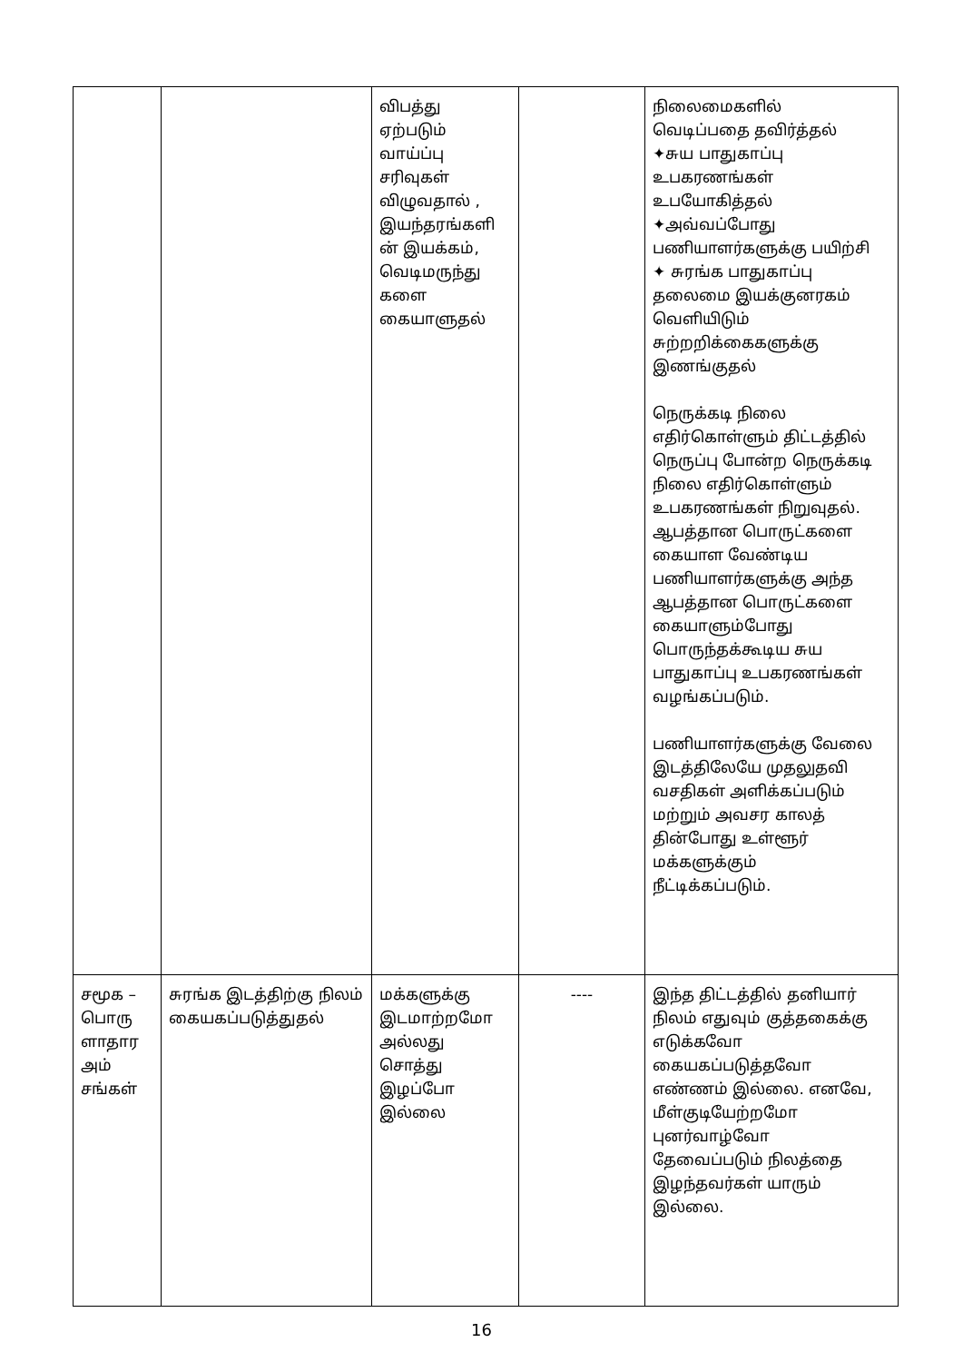| | | விபத்து ஏற்படும் வாய்ப்பு சரிவுகள் விழுவதால் , இயந்தரங்களி ன் இயக்கம், வெடிமருந்து களை கையாளுதல் | | நிலைமைகளில் வெடிப்பதை தவிர்த்தல் ✦சுய பாதுகாப்பு உபகரணங்கள் உபயோகித்தல் ✦அவ்வப்போது பணியாளர்களுக்கு பயிற்சி ✦ சுரங்க பாதுகாப்பு தலைமை இயக்குனரகம் வெளியிடும் சுற்றறிக்கைகளுக்கு இணங்குதல் நெருக்கடி நிலை எதிர்கொள்ளும் திட்டத்தில் நெருப்பு போன்ற நெருக்கடி நிலை எதிர்கொள்ளும் உபகரணங்கள் நிறுவுதல். ஆபத்தான பொருட்களை கையாள வேண்டிய பணியாளர்களுக்கு அந்த ஆபத்தான பொருட்களை கையாளும்போது பொருந்தக்கூடிய சுய பாதுகாப்பு உபகரணங்கள் வழங்கப்படும். பணியாளர்களுக்கு வேலை இடத்திலேயே முதலுதவி வசதிகள் அளிக்கப்படும் மற்றும் அவசர காலத் தின்போது உள்ளூர் மக்களுக்கும் நீட்டிக்கப்படும். |
| சமூக – பொரு ளாதார அம் சங்கள் | சுரங்க இடத்திற்கு நிலம் கையகப்படுத்துதல் | மக்களுக்கு இடமாற்றமோ அல்லது சொத்து இழப்போ இல்லை | ---- | இந்த திட்டத்தில் தனியார் நிலம் எதுவும் குத்தகைக்கு எடுக்கவோ கையகப்படுத்தவோ எண்ணம் இல்லை. எனவே, மீள்குடியேற்றமோ புனர்வாழ்வோ தேவைப்படும் நிலத்தை இழந்தவர்கள் யாரும் இல்லை. |
16